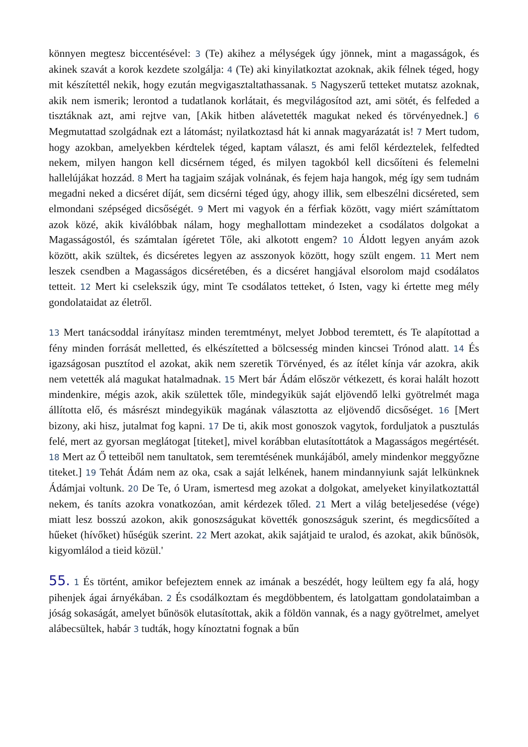könnyen megtesz biccentésével: 3 (Te) akihez a mélységek úgy jönnek, mint a magasságok, és akinek szavát a korok kezdete szolgálja: 4 (Te) aki kinyilatkoztat azoknak, akik félnek téged, hogy mit készítettél nekik, hogy ezután megvigasztaltathassanak. 5 Nagyszerű tetteket mutatsz azoknak, akik nem ismerik; lerontod a tudatlanok korlátait, és megvilágosítod azt, ami sötét, és felfeded a tisztáknak azt, ami rejtve van, [Akik hitben alávetették magukat neked és törvényednek.] 6 Megmutattad szolgádnak ezt a látomást; nyilatkoztasd hát ki annak magyarázatát is! 7 Mert tudom, hogy azokban, amelyekben kérdtelek téged, kaptam választ, és ami felől kérdeztelek, felfedted nekem, milyen hangon kell dicsérnem téged, és milyen tagokból kell dicsőíteni és felemelni hallelújákat hozzád. 8 Mert ha tagjaim szájak volnának, és fejem haja hangok, még így sem tudnám megadni neked a dicséret díját, sem dicsérni téged úgy, ahogy illik, sem elbeszélni dicséreted, sem elmondani szépséged dicsőségét. 9 Mert mi vagyok én a férfiak között, vagy miért számíttatom azok közé, akik kiválóbbak nálam, hogy meghallottam mindezeket a csodálatos dolgokat a Magasságostól, és számtalan ígéretet Tőle, aki alkotott engem? 10 Áldott legyen anyám azok között, akik szültek, és dicséretes legyen az asszonyok között, hogy szült engem. 11 Mert nem leszek csendben a Magasságos dicséretében, és a dicséret hangjával elsorolom majd csodálatos tetteit. 12 Mert ki cselekszik úgy, mint Te csodálatos tetteket, ó Isten, vagy ki értette meg mély gondolataidat az életről.
13 Mert tanácsoddal irányítasz minden teremtményt, melyet Jobbod teremtett, és Te alapítottad a fény minden forrását melletted, és elkészítetted a bölcsesség minden kincsei Trónod alatt. 14 És igazságosan pusztítod el azokat, akik nem szeretik Törvényed, és az ítélet kínja vár azokra, akik nem vetették alá magukat hatalmadnak. 15 Mert bár Ádám először vétkezett, és korai halált hozott mindenkire, mégis azok, akik születtek tőle, mindegyikük saját eljövendő lelki gyötrelmét maga állította elő, és másrészt mindegyikük magának választotta az eljövendő dicsőséget. 16 [Mert bizony, aki hisz, jutalmat fog kapni. 17 De ti, akik most gonoszok vagytok, forduljatok a pusztulás felé, mert az gyorsan meglátogat [titeket], mivel korábban elutasítottátok a Magasságos megértését. 18 Mert az Ő tetteiből nem tanultatok, sem teremtésének munkájából, amely mindenkor meggyőzne titeket.] 19 Tehát Ádám nem az oka, csak a saját lelkének, hanem mindannyiunk saját lelkünknek Ádámjai voltunk. 20 De Te, ó Uram, ismertesd meg azokat a dolgokat, amelyeket kinyilatkoztattál nekem, és taníts azokra vonatkozóan, amit kérdezek tőled. 21 Mert a világ beteljesedése (vége) miatt lesz bosszú azokon, akik gonoszságukat követték gonoszságuk szerint, és megdicsőíted a hűeket (hívőket) hűségük szerint. 22 Mert azokat, akik sajátjaid te uralod, és azokat, akik bűnösök, kigyomlálod a tieid közül.'
55. 1 És történt, amikor befejeztem ennek az imának a beszédét, hogy leültem egy fa alá, hogy pihenjek ágai árnyékában. 2 És csodálkoztam és megdöbbentem, és latolgattam gondolataimban a jóság sokaságát, amelyet bűnösök elutasítottak, akik a földön vannak, és a nagy gyötrelmet, amelyet alábecsültek, habár 3 tudták, hogy kínoztatni fognak a bűn